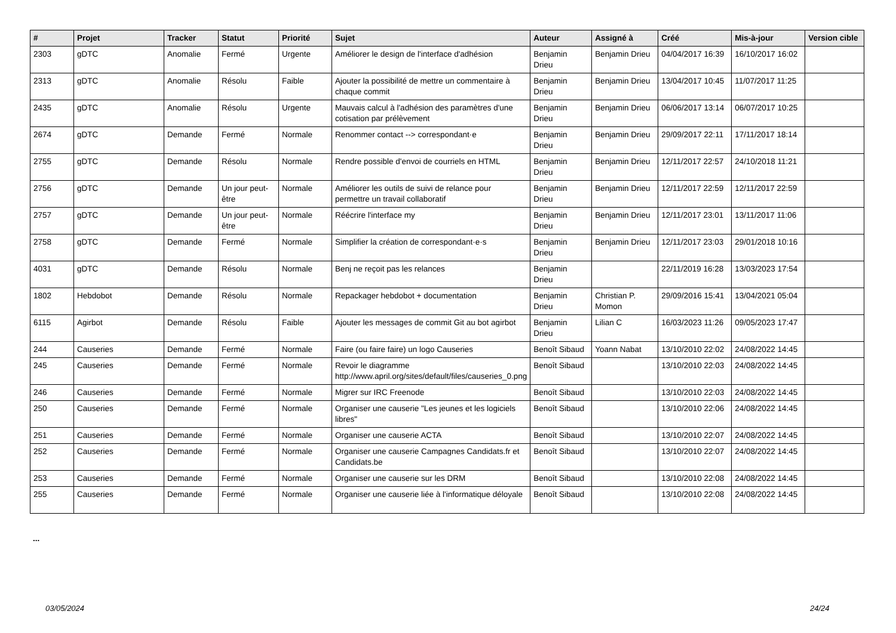| # | Projet | Tracker | Statut | Priorité | Sujet | Auteur | Assigné à | Créé | Mis-à-jour | Version cible |
| --- | --- | --- | --- | --- | --- | --- | --- | --- | --- | --- |
| 2303 | gDTC | Anomalie | Fermé | Urgente | Améliorer le design de l'interface d'adhésion | Benjamin Drieu | Benjamin Drieu | 04/04/2017 16:39 | 16/10/2017 16:02 | |
| 2313 | gDTC | Anomalie | Résolu | Faible | Ajouter la possibilité de mettre un commentaire à chaque commit | Benjamin Drieu | Benjamin Drieu | 13/04/2017 10:45 | 11/07/2017 11:25 | |
| 2435 | gDTC | Anomalie | Résolu | Urgente | Mauvais calcul à l'adhésion des paramètres d'une cotisation par prélèvement | Benjamin Drieu | Benjamin Drieu | 06/06/2017 13:14 | 06/07/2017 10:25 | |
| 2674 | gDTC | Demande | Fermé | Normale | Renommer contact --> correspondant·e | Benjamin Drieu | Benjamin Drieu | 29/09/2017 22:11 | 17/11/2017 18:14 | |
| 2755 | gDTC | Demande | Résolu | Normale | Rendre possible d'envoi de courriels en HTML | Benjamin Drieu | Benjamin Drieu | 12/11/2017 22:57 | 24/10/2018 11:21 | |
| 2756 | gDTC | Demande | Un jour peut-être | Normale | Améliorer les outils de suivi de relance pour permettre un travail collaboratif | Benjamin Drieu | Benjamin Drieu | 12/11/2017 22:59 | 12/11/2017 22:59 | |
| 2757 | gDTC | Demande | Un jour peut-être | Normale | Réécrire l'interface my | Benjamin Drieu | Benjamin Drieu | 12/11/2017 23:01 | 13/11/2017 11:06 | |
| 2758 | gDTC | Demande | Fermé | Normale | Simplifier la création de correspondant·e·s | Benjamin Drieu | Benjamin Drieu | 12/11/2017 23:03 | 29/01/2018 10:16 | |
| 4031 | gDTC | Demande | Résolu | Normale | Benj ne reçoit pas les relances | Benjamin Drieu | | 22/11/2019 16:28 | 13/03/2023 17:54 | |
| 1802 | Hebdobot | Demande | Résolu | Normale | Repackager hebdobot + documentation | Benjamin Drieu | Christian P. Momon | 29/09/2016 15:41 | 13/04/2021 05:04 | |
| 6115 | Agirbot | Demande | Résolu | Faible | Ajouter les messages de commit Git au bot agirbot | Benjamin Drieu | Lilian C | 16/03/2023 11:26 | 09/05/2023 17:47 | |
| 244 | Causeries | Demande | Fermé | Normale | Faire (ou faire faire) un logo Causeries | Benoît Sibaud | Yoann Nabat | 13/10/2010 22:02 | 24/08/2022 14:45 | |
| 245 | Causeries | Demande | Fermé | Normale | Revoir le diagramme http://www.april.org/sites/default/files/causeries_0.png | Benoît Sibaud | | 13/10/2010 22:03 | 24/08/2022 14:45 | |
| 246 | Causeries | Demande | Fermé | Normale | Migrer sur IRC Freenode | Benoît Sibaud | | 13/10/2010 22:03 | 24/08/2022 14:45 | |
| 250 | Causeries | Demande | Fermé | Normale | Organiser une causerie "Les jeunes et les logiciels libres" | Benoît Sibaud | | 13/10/2010 22:06 | 24/08/2022 14:45 | |
| 251 | Causeries | Demande | Fermé | Normale | Organiser une causerie ACTA | Benoît Sibaud | | 13/10/2010 22:07 | 24/08/2022 14:45 | |
| 252 | Causeries | Demande | Fermé | Normale | Organiser une causerie Campagnes Candidats.fr et Candidats.be | Benoît Sibaud | | 13/10/2010 22:07 | 24/08/2022 14:45 | |
| 253 | Causeries | Demande | Fermé | Normale | Organiser une causerie sur les DRM | Benoît Sibaud | | 13/10/2010 22:08 | 24/08/2022 14:45 | |
| 255 | Causeries | Demande | Fermé | Normale | Organiser une causerie liée à l'informatique déloyale | Benoît Sibaud | | 13/10/2010 22:08 | 24/08/2022 14:45 | |
...
03/05/2024 24/24